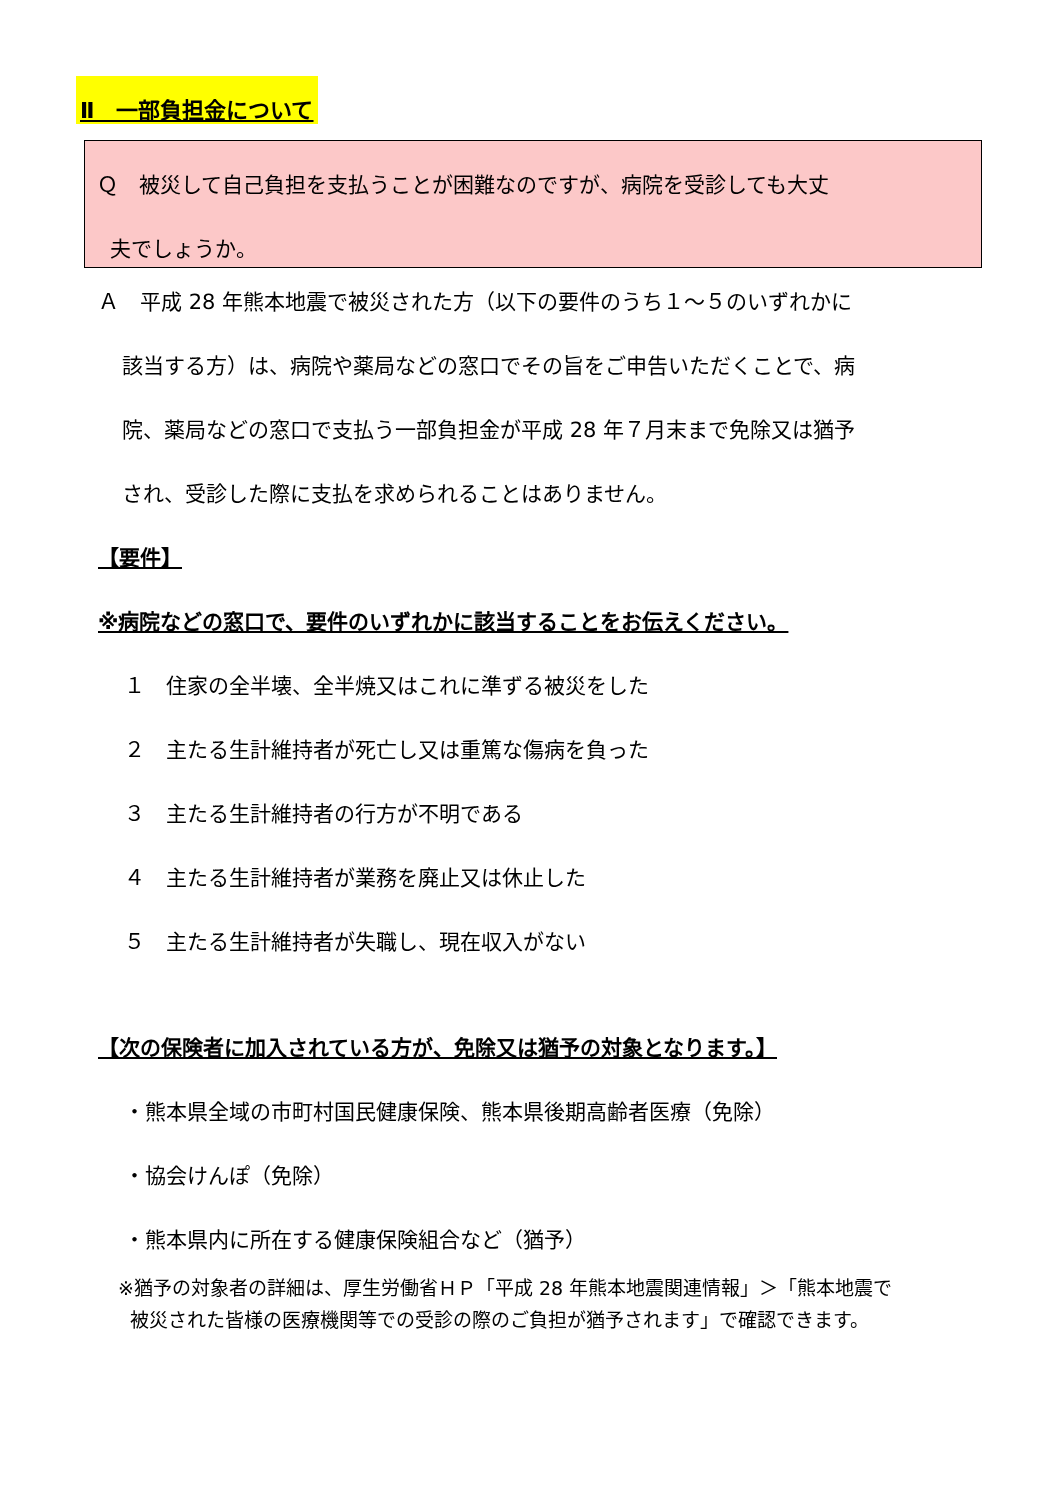Ⅱ　一部負担金について
Ｑ　被災して自己負担を支払うことが困難なのですが、病院を受診しても大丈
夫でしょうか。
Ａ　平成 28 年熊本地震で被災された方（以下の要件のうち１～５のいずれかに
該当する方）は、病院や薬局などの窓口でその旨をご申告いただくことで、病
院、薬局などの窓口で支払う一部負担金が平成 28 年７月末まで免除又は猶予
され、受診した際に支払を求められることはありません。
【要件】
※病院などの窓口で、要件のいずれかに該当することをお伝えください。
１　住家の全半壊、全半焼又はこれに準ずる被災をした
２　主たる生計維持者が死亡し又は重篤な傷病を負った
３　主たる生計維持者の行方が不明である
４　主たる生計維持者が業務を廃止又は休止した
５　主たる生計維持者が失職し、現在収入がない
【次の保険者に加入されている方が、免除又は猶予の対象となります。】
・熊本県全域の市町村国民健康保険、熊本県後期高齢者医療（免除）
・協会けんぽ（免除）
・熊本県内に所在する健康保険組合など（猶予）
※猶予の対象者の詳細は、厚生労働省ＨＰ「平成 28 年熊本地震関連情報」＞「熊本地震で
被災された皆様の医療機関等での受診の際のご負担が猶予されます」で確認できます。